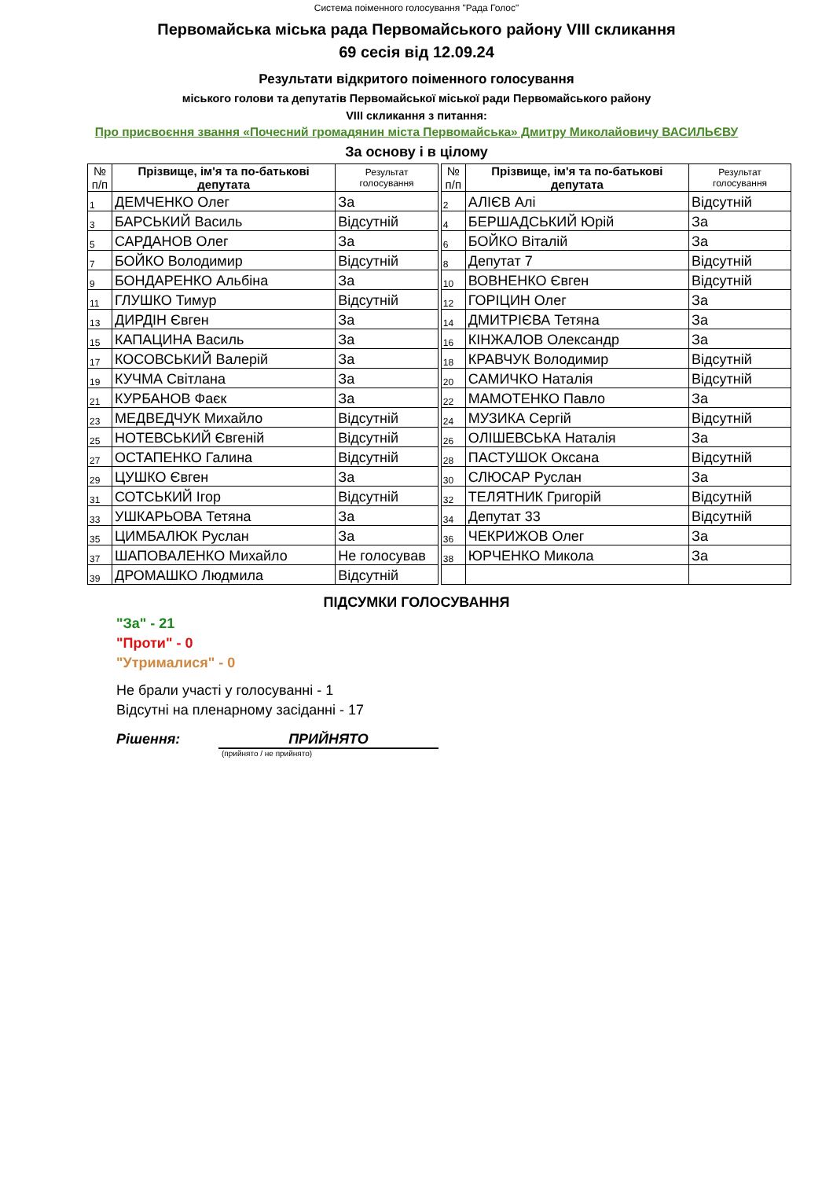Система поіменного голосування "Рада Голос"
Первомайська міська рада Первомайського району VIII скликання
69 сесія від 12.09.24
Результати відкритого поіменного голосування
міського голови та депутатів Первомайської міської ради Первомайського району
VIII скликання з питання:
Про присвоєння звання «Почесний громадянин міста Первомайська» Дмитру Миколайовичу ВАСИЛЬЄВУ
За основу і в цілому
| № п/п | Прізвище, ім'я та по-батькові депутата | Результат голосування | | № п/п | Прізвище, ім'я та по-батькові депутата | Результат голосування |
| 1 | ДЕМЧЕНКО Олег | За | | 2 | АЛІЄВ Алі | Відсутній |
| 3 | БАРСЬКИЙ Василь | Відсутній | | 4 | БЕРШАДСЬКИЙ Юрій | За |
| 5 | САРДАНОВ Олег | За | | 6 | БОЙКО Віталій | За |
| 7 | БОЙКО Володимир | Відсутній | | 8 | Депутат 7 | Відсутній |
| 9 | БОНДАРЕНКО Альбіна | За | | 10 | ВОВНЕНКО Євген | Відсутній |
| 11 | ГЛУШКО Тимур | Відсутній | | 12 | ГОРІЦИН Олег | За |
| 13 | ДИРДІН Євген | За | | 14 | ДМИТРІЄВА Тетяна | За |
| 15 | КАПАЦИНА Василь | За | | 16 | КІНЖАЛОВ Олександр | За |
| 17 | КОСОВСЬКИЙ Валерій | За | | 18 | КРАВЧУК Володимир | Відсутній |
| 19 | КУЧМА Світлана | За | | 20 | САМИЧКО Наталія | Відсутній |
| 21 | КУРБАНОВ Фаєк | За | | 22 | МАМОТЕНКО Павло | За |
| 23 | МЕДВЕДЧУК Михайло | Відсутній | | 24 | МУЗИКА Сергій | Відсутній |
| 25 | НОТЕВСЬКИЙ Євгеній | Відсутній | | 26 | ОЛІШЕВСЬКА Наталія | За |
| 27 | ОСТАПЕНКО Галина | Відсутній | | 28 | ПАСТУШОК Оксана | Відсутній |
| 29 | ЦУШКО Євген | За | | 30 | СЛЮСАР Руслан | За |
| 31 | СОТСЬКИЙ Ігор | Відсутній | | 32 | ТЕЛЯТНИК Григорій | Відсутній |
| 33 | УШКАРЬОВА Тетяна | За | | 34 | Депутат 33 | Відсутній |
| 35 | ЦИМБАЛЮК Руслан | За | | 36 | ЧЕКРИЖОВ Олег | За |
| 37 | ШАПОВАЛЕНКО Михайло | Не голосував | | 38 | ЮРЧЕНКО Микола | За |
| 39 | ДРОМАШКО Людмила | Відсутній | | | | |
ПІДСУМКИ ГОЛОСУВАННЯ
"За" - 21
"Проти" - 0
"Утрималися" - 0
Не брали участі у голосуванні - 1
Відсутні на пленарному засіданні - 17
Рішення: ПРИЙНЯТО
(прийнято / не прийнято)